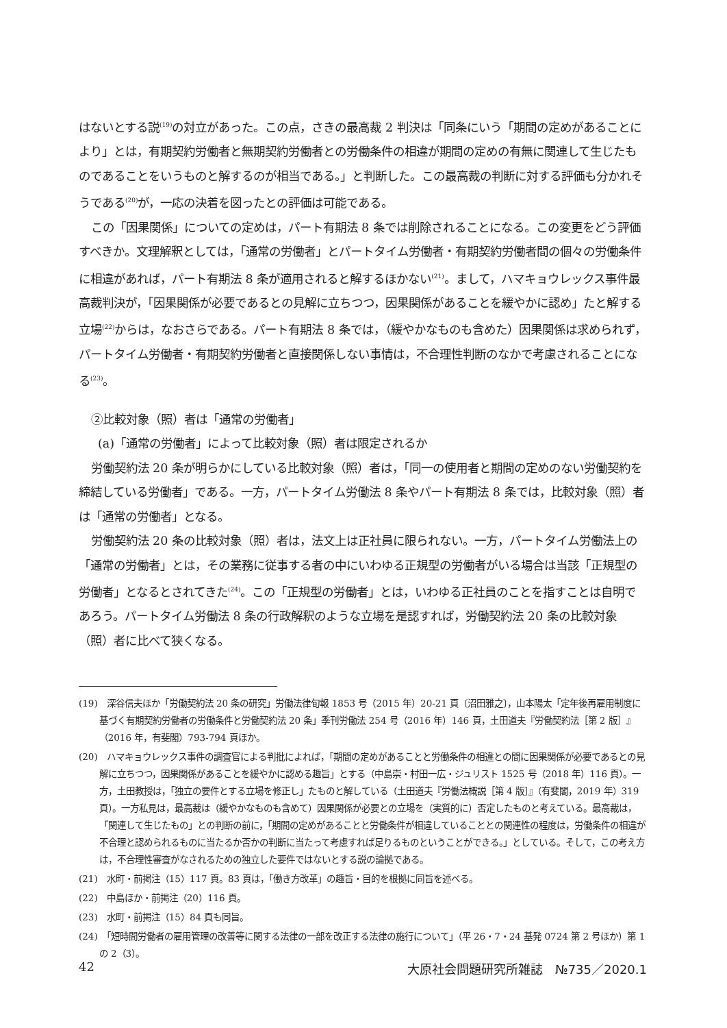はないとする説<sup>(19)</sup>の対立があった。この点，さきの最高裁 2 判決は「同条にいう「期間の定めがあることにより」とは，有期契約労働者と無期契約労働者との労働条件の相違が期間の定めの有無に関連して生じたものであることをいうものと解するのが相当である。」と判断した。この最高裁の判断に対する評価も分かれそうである<sup>(20)</sup>が，一応の決着を図ったとの評価は可能である。
この「因果関係」についての定めは，パート有期法 8 条では削除されることになる。この変更をどう評価すべきか。文理解釈としては，「通常の労働者」とパートタイム労働者・有期契約労働者間の個々の労働条件に相違があれば，パート有期法 8 条が適用されると解するほかない<sup>(21)</sup>。まして，ハマキョウレックス事件最高裁判決が，「因果関係が必要であるとの見解に立ちつつ，因果関係があることを緩やかに認め」たと解する立場<sup>(22)</sup>からは，なおさらである。パート有期法 8 条では，（緩やかなものも含めた）因果関係は求められず，パートタイム労働者・有期契約労働者と直接関係しない事情は，不合理性判断のなかで考慮されることになる<sup>(23)</sup>。
②比較対象（照）者は「通常の労働者」
(a)「通常の労働者」によって比較対象（照）者は限定されるか
労働契約法 20 条が明らかにしている比較対象（照）者は，「同一の使用者と期間の定めのない労働契約を締結している労働者」である。一方，パートタイム労働法 8 条やパート有期法 8 条では，比較対象（照）者は「通常の労働者」となる。
労働契約法 20 条の比較対象（照）者は，法文上は正社員に限られない。一方，パートタイム労働法上の「通常の労働者」とは，その業務に従事する者の中にいわゆる正規型の労働者がいる場合は当該「正規型の労働者」となるとされてきた<sup>(24)</sup>。この「正規型の労働者」とは，いわゆる正社員のことを指すことは自明であろう。パートタイム労働法 8 条の行政解釈のような立場を是認すれば，労働契約法 20 条の比較対象（照）者に比べて狭くなる。
(19)　深谷信夫ほか「労働契約法 20 条の研究」労働法律旬報 1853 号（2015 年）20-21 頁〔沼田雅之〕，山本陽太「定年後再雇用制度に基づく有期契約労働者の労働条件と労働契約法 20 条」季刊労働法 254 号（2016 年）146 頁，土田道夫『労働契約法［第 2 版］』（2016 年，有斐閣）793-794 頁ほか。
(20)　ハマキョウレックス事件の調査官による判批によれば，「期間の定めがあることと労働条件の相違との間に因果関係が必要であるとの見解に立ちつつ，因果関係があることを緩やかに認める趣旨」とする（中島崇・村田一広・ジュリスト 1525 号（2018 年）116 頁）。一方，土田教授は，「独立の要件とする立場を修正し」たものと解している（土田道夫『労働法概説［第 4 版］』（有斐閣，2019 年）319 頁）。一方私見は，最高裁は（緩やかなものも含めて）因果関係が必要との立場を（実質的に）否定したものと考えている。最高裁は，「関連して生じたもの」との判断の前に，「期間の定めがあることと労働条件が相違していることとの関連性の程度は，労働条件の相違が不合理と認められるものに当たるか否かの判断に当たって考慮すれば足りるものということができる。」としている。そして，この考え方は，不合理性審査がなされるための独立した要件ではないとする説の論拠である。
(21)　水町・前掲注（15）117 頁。83 頁は，「働き方改革」の趣旨・目的を根拠に同旨を述べる。
(22)　中島ほか・前掲注（20）116 頁。
(23)　水町・前掲注（15）84 頁も同旨。
(24)　「短時間労働者の雇用管理の改善等に関する法律の一部を改正する法律の施行について」（平 26・7・24 基発 0724 第 2 号ほか）第 1 の 2（3）。
42 大原社会問題研究所雑誌　№735／2020.1